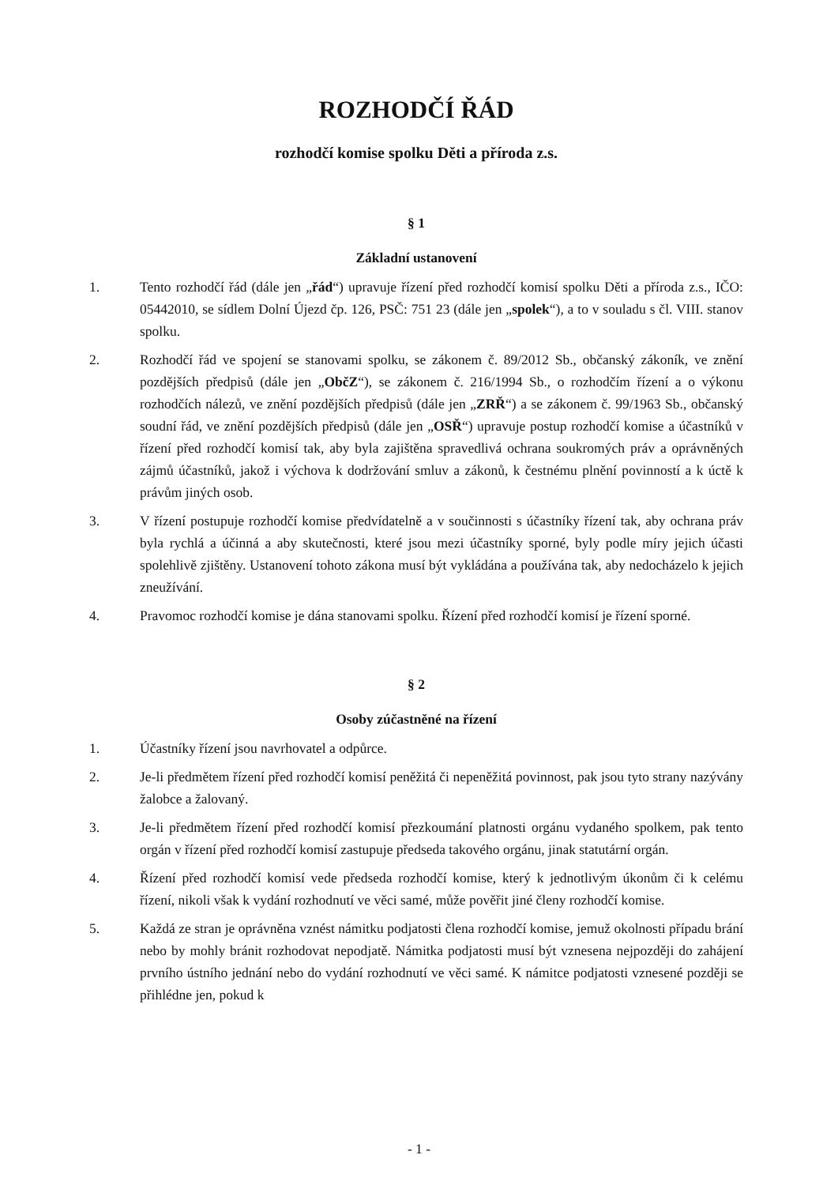ROZHODČÍ ŘÁD
rozhodčí komise spolku Děti a příroda z.s.
§ 1
Základní ustanovení
1. Tento rozhodčí řád (dále jen „řád“) upravuje řízení před rozhodčí komisí spolku Děti a příroda z.s., IČO: 05442010, se sídlem Dolní Újezd čp. 126, PSČ: 751 23 (dále jen „spolek“), a to v souladu s čl. VIII. stanov spolku.
2. Rozhodčí řád ve spojení se stanovami spolku, se zákonem č. 89/2012 Sb., občanský zákoník, ve znění pozdějších předpisů (dále jen „ObčZ“), se zákonem č. 216/1994 Sb., o rozhodčím řízení a o výkonu rozhodčích nálezů, ve znění pozdějších předpisů (dále jen „ZRŘ“) a se zákonem č. 99/1963 Sb., občanský soudní řád, ve znění pozdějších předpisů (dále jen „OSŘ“) upravuje postup rozhodčí komise a účastníků v řízení před rozhodčí komisí tak, aby byla zajištěna spravedlivá ochrana soukromých práv a oprávněných zájmů účastníků, jakož i výchova k dodržování smluv a zákonů, k čestnému plnění povinností a k úctě k právům jiných osob.
3. V řízení postupuje rozhodčí komise předvídatelně a v součinnosti s účastníky řízení tak, aby ochrana práv byla rychlá a účinná a aby skutečnosti, které jsou mezi účastníky sporné, byly podle míry jejich účasti spolehlivě zjištěny. Ustanovení tohoto zákona musí být vykládána a používána tak, aby nedocházelo k jejich zneužívání.
4. Pravomoc rozhodčí komise je dána stanovami spolku. Řízení před rozhodčí komisí je řízení sporné.
§ 2
Osoby zúčastněné na řízení
1. Účastníky řízení jsou navrhovatel a odpůrce.
2. Je-li předmětem řízení před rozhodčí komisí peněžitá či nepeněžitá povinnost, pak jsou tyto strany nazývány žalobce a žalovaný.
3. Je-li předmětem řízení před rozhodčí komisí přezkoumání platnosti orgánu vydaného spolkem, pak tento orgán v řízení před rozhodčí komisí zastupuje předseda takového orgánu, jinak statutární orgán.
4. Řízení před rozhodčí komisí vede předseda rozhodčí komise, který k jednotlivým úkonům či k celému řízení, nikoli však k vydání rozhodnutí ve věci samé, může pověřit jiné členy rozhodčí komise.
5. Každá ze stran je oprávněna vznést námitku podjatosti člena rozhodčí komise, jemuž okolnosti případu brání nebo by mohly bránit rozhodovat nepodjatě. Námitka podjatosti musí být vznesena nejpozději do zahájení prvního ústního jednání nebo do vydání rozhodnutí ve věci samé. K námitce podjatosti vznesené později se přihlédne jen, pokud k
- 1 -